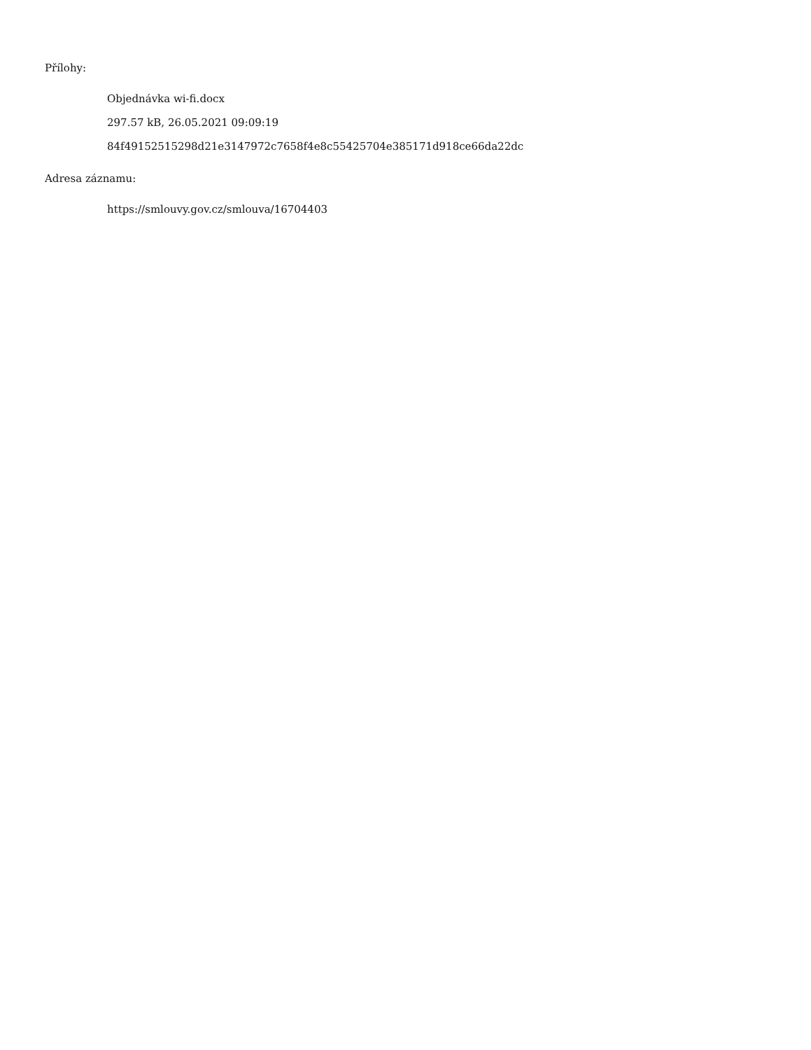Přílohy:
Objednávka wi-fi.docx
297.57 kB, 26.05.2021 09:09:19
84f49152515298d21e3147972c7658f4e8c55425704e385171d918ce66da22dc
Adresa záznamu:
https://smlouvy.gov.cz/smlouva/16704403